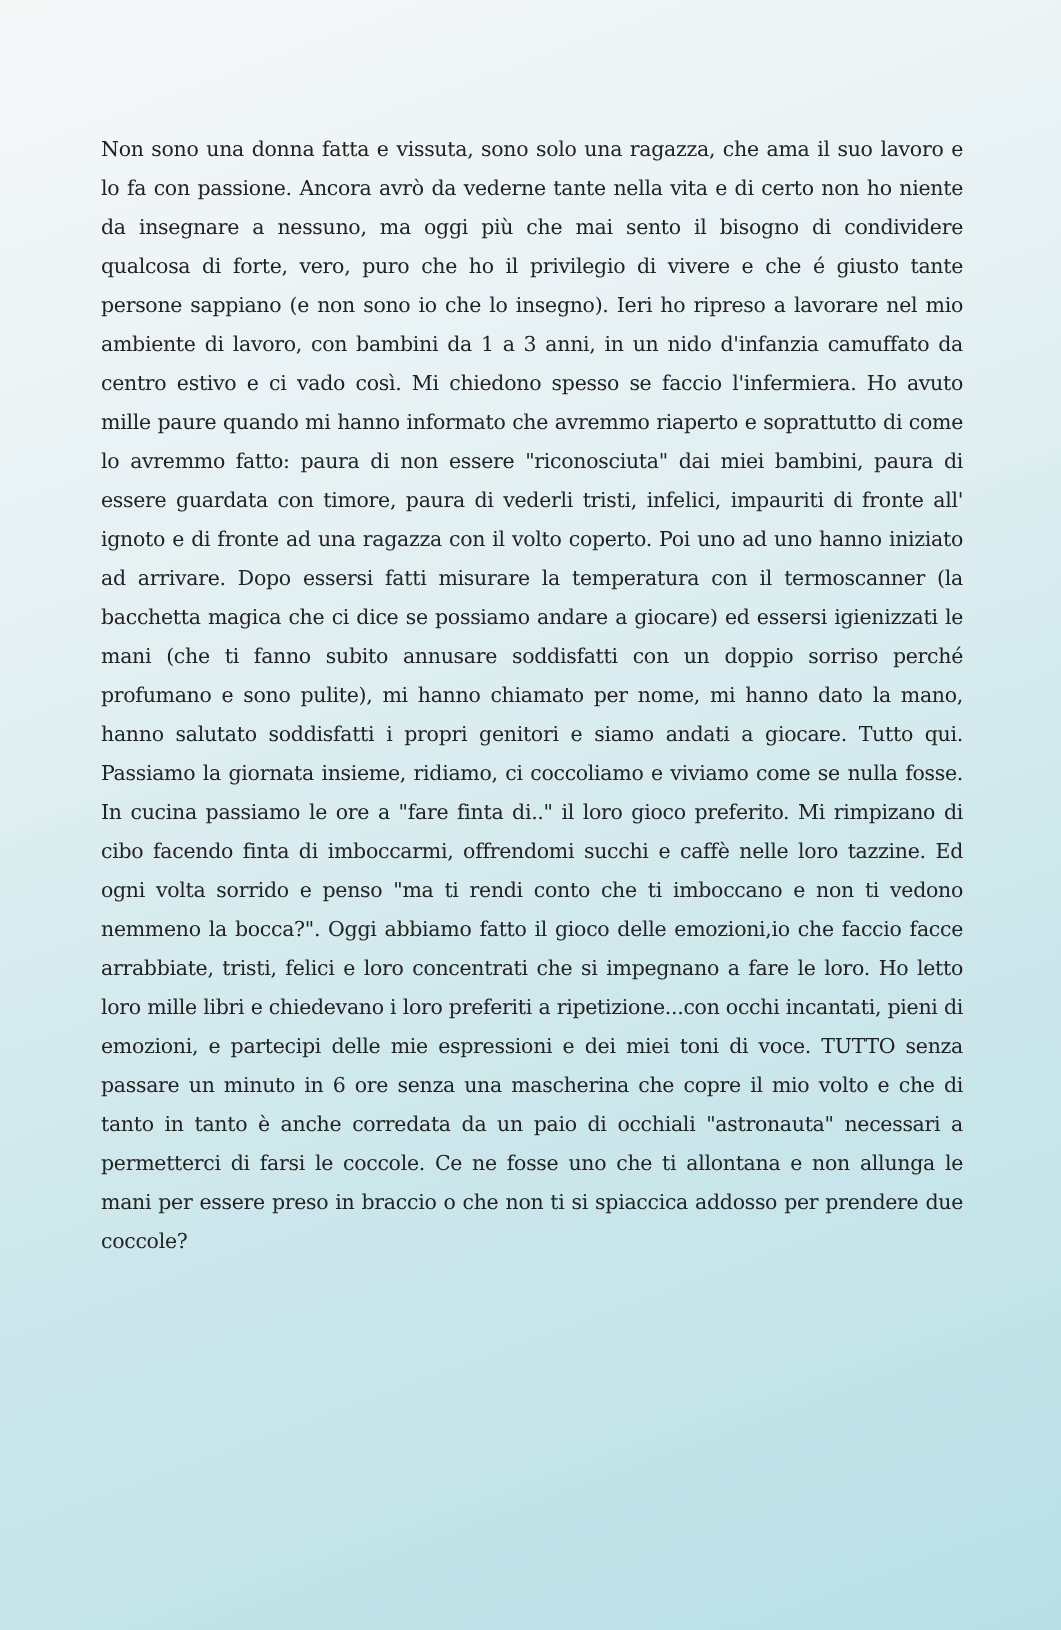Non sono una donna fatta e vissuta, sono solo una ragazza, che ama il suo lavoro e lo fa con passione. Ancora avrò da vederne tante nella vita e di certo non ho niente da insegnare a nessuno, ma oggi più che mai sento il bisogno di condividere qualcosa di forte, vero, puro che ho il privilegio di vivere e che é giusto tante persone sappiano (e non sono io che lo insegno). Ieri ho ripreso a lavorare nel mio ambiente di lavoro, con bambini da 1 a 3 anni, in un nido d'infanzia camuffato da centro estivo e ci vado così. Mi chiedono spesso se faccio l'infermiera. Ho avuto mille paure quando mi hanno informato che avremmo riaperto e soprattutto di come lo avremmo fatto: paura di non essere "riconosciuta" dai miei bambini, paura di essere guardata con timore, paura di vederli tristi, infelici, impauriti di fronte all' ignoto e di fronte ad una ragazza con il volto coperto. Poi uno ad uno hanno iniziato ad arrivare. Dopo essersi fatti misurare la temperatura con il termoscanner (la bacchetta magica che ci dice se possiamo andare a giocare) ed essersi igienizzati le mani (che ti fanno subito annusare soddisfatti con un doppio sorriso perché profumano e sono pulite), mi hanno chiamato per nome, mi hanno dato la mano, hanno salutato soddisfatti i propri genitori e siamo andati a giocare. Tutto qui. Passiamo la giornata insieme, ridiamo, ci coccoliamo e viviamo come se nulla fosse. In cucina passiamo le ore a "fare finta di.." il loro gioco preferito. Mi rimpizano di cibo facendo finta di imboccarmi, offrendomi succhi e caffè nelle loro tazzine. Ed ogni volta sorrido e penso "ma ti rendi conto che ti imboccano e non ti vedono nemmeno la bocca?". Oggi abbiamo fatto il gioco delle emozioni,io che faccio facce arrabbiate, tristi, felici e loro concentrati che si impegnano a fare le loro. Ho letto loro mille libri e chiedevano i loro preferiti a ripetizione...con occhi incantati, pieni di emozioni, e partecipi delle mie espressioni e dei miei toni di voce. TUTTO senza passare un minuto in 6 ore senza una mascherina che copre il mio volto e che di tanto in tanto è anche corredata da un paio di occhiali "astronauta" necessari a permetterci di farsi le coccole. Ce ne fosse uno che ti allontana e non allunga le mani per essere preso in braccio o che non ti si spiaccica addosso per prendere due coccole?